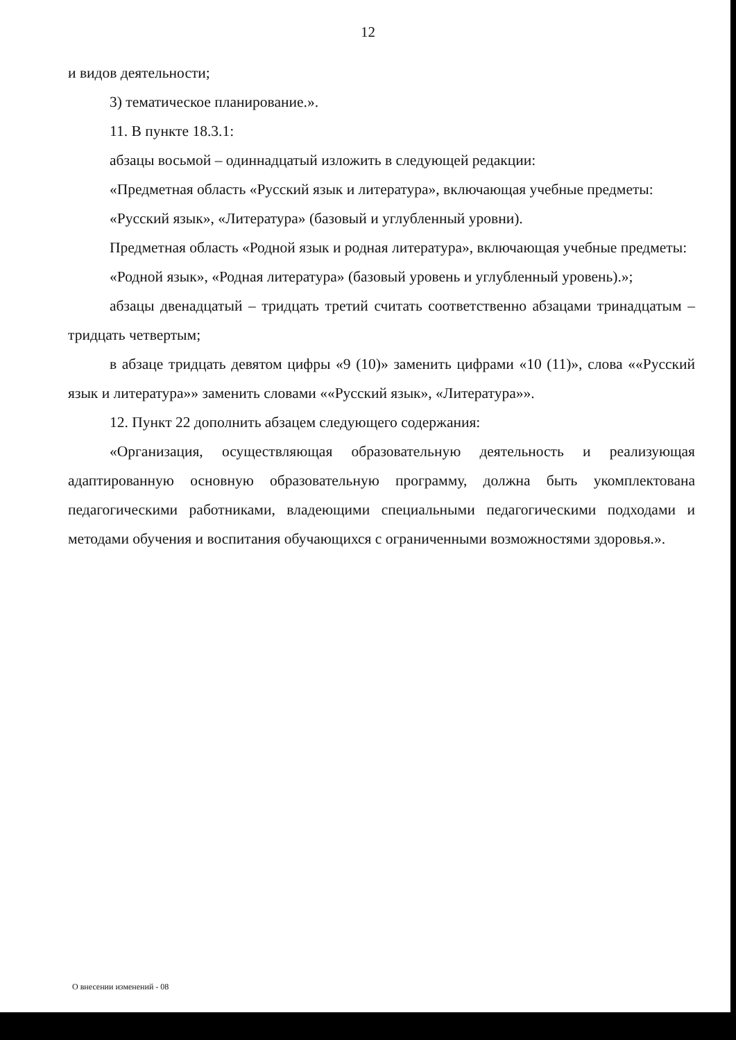12
и видов деятельности;
3) тематическое планирование.».
11. В пункте 18.3.1:
абзацы восьмой – одиннадцатый изложить в следующей редакции:
«Предметная область «Русский язык и литература», включающая учебные предметы:
«Русский язык», «Литература» (базовый и углубленный уровни).
Предметная область «Родной язык и родная литература», включающая учебные предметы:
«Родной язык», «Родная литература» (базовый уровень и углубленный уровень).»;
абзацы двенадцатый – тридцать третий считать соответственно абзацами тринадцатым – тридцать четвертым;
в абзаце тридцать девятом цифры «9 (10)» заменить цифрами «10 (11)», слова ««Русский язык и литература»» заменить словами ««Русский язык», «Литература»».
12. Пункт 22 дополнить абзацем следующего содержания:
«Организация, осуществляющая образовательную деятельность и реализующая адаптированную основную образовательную программу, должна быть укомплектована педагогическими работниками, владеющими специальными педагогическими подходами и методами обучения и воспитания обучающихся с ограниченными возможностями здоровья.».
О внесении изменений - 08